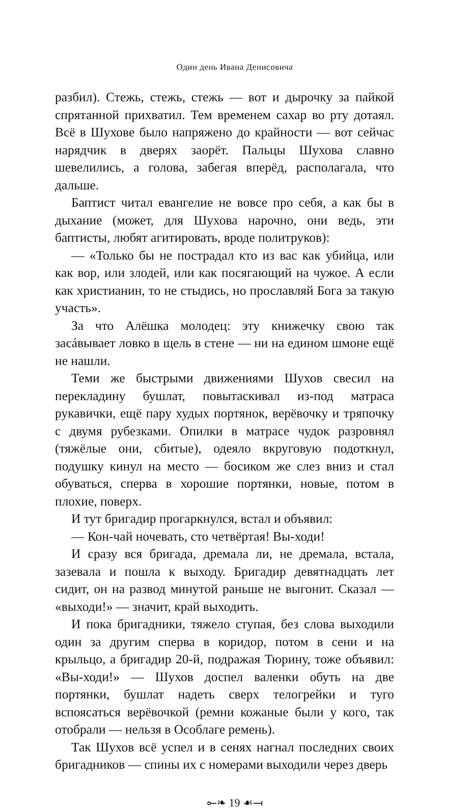Один день Ивана Денисовича
разбил). Стежь, стежь, стежь — вот и дырочку за пайкой спрятанной прихватил. Тем временем сахар во рту дотаял. Всё в Шухове было напряжено до крайности — вот сейчас нарядчик в дверях заорёт. Пальцы Шухова славно шевелились, а голова, забегая вперёд, располагала, что дальше.
Баптист читал евангелие не вовсе про себя, а как бы в дыхание (может, для Шухова нарочно, они ведь, эти баптисты, любят агитировать, вроде политруков):
— «Только бы не пострадал кто из вас как убийца, или как вор, или злодей, или как посягающий на чужое. А если как христианин, то не стыдись, но прославляй Бога за такую участь».
За что Алёшка молодец: эту книжечку свою так засáвывает ловко в щель в стене — ни на едином шмоне ещё не нашли.
Теми же быстрыми движениями Шухов свесил на перекладину бушлат, повытаскивал из-под матраса рукавички, ещё пару худых портянок, верёвочку и тряпочку с двумя рубезками. Опилки в матрасе чудок разровнял (тяжёлые они, сбитые), одеяло вкруговую подоткнул, подушку кинул на место — босиком же слез вниз и стал обуваться, сперва в хорошие портянки, новые, потом в плохие, поверх.
И тут бригадир прогаркнулся, встал и объявил:
— Кон-чай ночевать, сто четвёртая! Вы-ходи!
И сразу вся бригада, дремала ли, не дремала, встала, зазевала и пошла к выходу. Бригадир девятнадцать лет сидит, он на развод минутой раньше не выгонит. Сказал — «выходи!» — значит, край выходить.
И пока бригадники, тяжело ступая, без слова выходили один за другим сперва в коридор, потом в сени и на крыльцо, а бригадир 20-й, подражая Тюрину, тоже объявил: «Вы-ходи!» — Шухов доспел валенки обуть на две портянки, бушлат надеть сверх телогрейки и туго вспоясаться верёвочкой (ремни кожаные были у кого, так отобрали — нельзя в Особлаге ремень).
Так Шухов всё успел и в сенях нагнал последних своих бригадников — спины их с номерами выходили через дверь
⟜❧ 19 ☙⟞